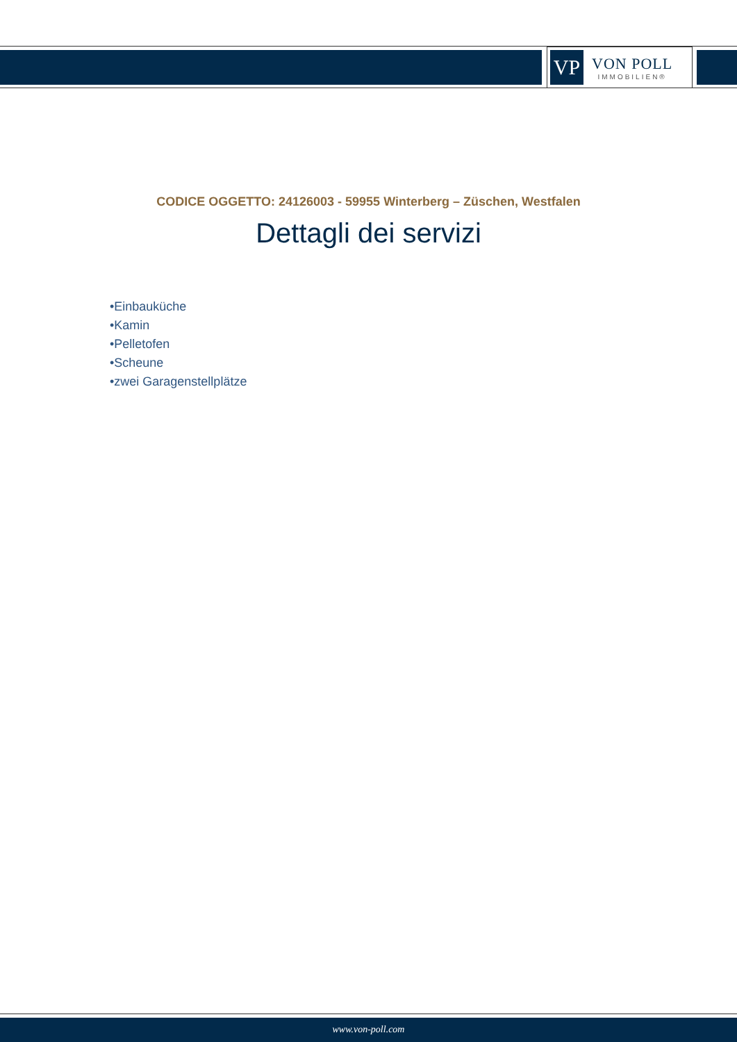VP
VON POLL
IMMOBILIEN®
CODICE OGGETTO: 24126003 - 59955 Winterberg – Züschen, Westfalen
Dettagli dei servizi
•Einbauküche
•Kamin
•Pelletofen
•Scheune
•zwei Garagenstellplätze
www.von-poll.com